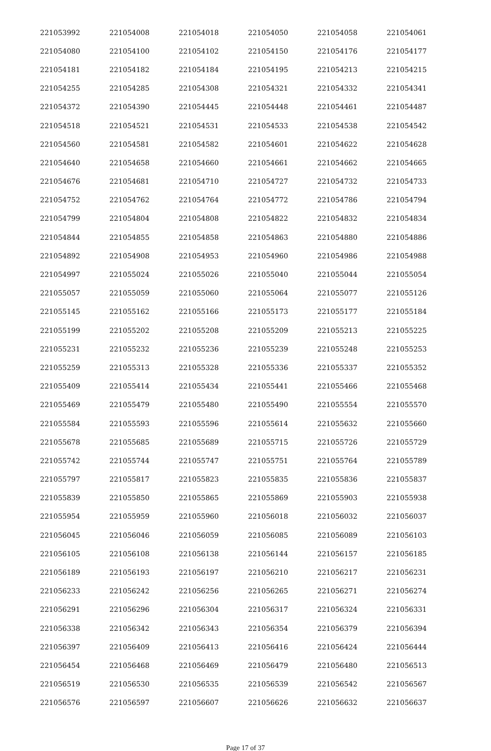| 221053992 | 221054008 | 221054018 | 221054050 | 221054058 | 221054061 |
| 221054080 | 221054100 | 221054102 | 221054150 | 221054176 | 221054177 |
| 221054181 | 221054182 | 221054184 | 221054195 | 221054213 | 221054215 |
| 221054255 | 221054285 | 221054308 | 221054321 | 221054332 | 221054341 |
| 221054372 | 221054390 | 221054445 | 221054448 | 221054461 | 221054487 |
| 221054518 | 221054521 | 221054531 | 221054533 | 221054538 | 221054542 |
| 221054560 | 221054581 | 221054582 | 221054601 | 221054622 | 221054628 |
| 221054640 | 221054658 | 221054660 | 221054661 | 221054662 | 221054665 |
| 221054676 | 221054681 | 221054710 | 221054727 | 221054732 | 221054733 |
| 221054752 | 221054762 | 221054764 | 221054772 | 221054786 | 221054794 |
| 221054799 | 221054804 | 221054808 | 221054822 | 221054832 | 221054834 |
| 221054844 | 221054855 | 221054858 | 221054863 | 221054880 | 221054886 |
| 221054892 | 221054908 | 221054953 | 221054960 | 221054986 | 221054988 |
| 221054997 | 221055024 | 221055026 | 221055040 | 221055044 | 221055054 |
| 221055057 | 221055059 | 221055060 | 221055064 | 221055077 | 221055126 |
| 221055145 | 221055162 | 221055166 | 221055173 | 221055177 | 221055184 |
| 221055199 | 221055202 | 221055208 | 221055209 | 221055213 | 221055225 |
| 221055231 | 221055232 | 221055236 | 221055239 | 221055248 | 221055253 |
| 221055259 | 221055313 | 221055328 | 221055336 | 221055337 | 221055352 |
| 221055409 | 221055414 | 221055434 | 221055441 | 221055466 | 221055468 |
| 221055469 | 221055479 | 221055480 | 221055490 | 221055554 | 221055570 |
| 221055584 | 221055593 | 221055596 | 221055614 | 221055632 | 221055660 |
| 221055678 | 221055685 | 221055689 | 221055715 | 221055726 | 221055729 |
| 221055742 | 221055744 | 221055747 | 221055751 | 221055764 | 221055789 |
| 221055797 | 221055817 | 221055823 | 221055835 | 221055836 | 221055837 |
| 221055839 | 221055850 | 221055865 | 221055869 | 221055903 | 221055938 |
| 221055954 | 221055959 | 221055960 | 221056018 | 221056032 | 221056037 |
| 221056045 | 221056046 | 221056059 | 221056085 | 221056089 | 221056103 |
| 221056105 | 221056108 | 221056138 | 221056144 | 221056157 | 221056185 |
| 221056189 | 221056193 | 221056197 | 221056210 | 221056217 | 221056231 |
| 221056233 | 221056242 | 221056256 | 221056265 | 221056271 | 221056274 |
| 221056291 | 221056296 | 221056304 | 221056317 | 221056324 | 221056331 |
| 221056338 | 221056342 | 221056343 | 221056354 | 221056379 | 221056394 |
| 221056397 | 221056409 | 221056413 | 221056416 | 221056424 | 221056444 |
| 221056454 | 221056468 | 221056469 | 221056479 | 221056480 | 221056513 |
| 221056519 | 221056530 | 221056535 | 221056539 | 221056542 | 221056567 |
| 221056576 | 221056597 | 221056607 | 221056626 | 221056632 | 221056637 |
Page 17 of 37